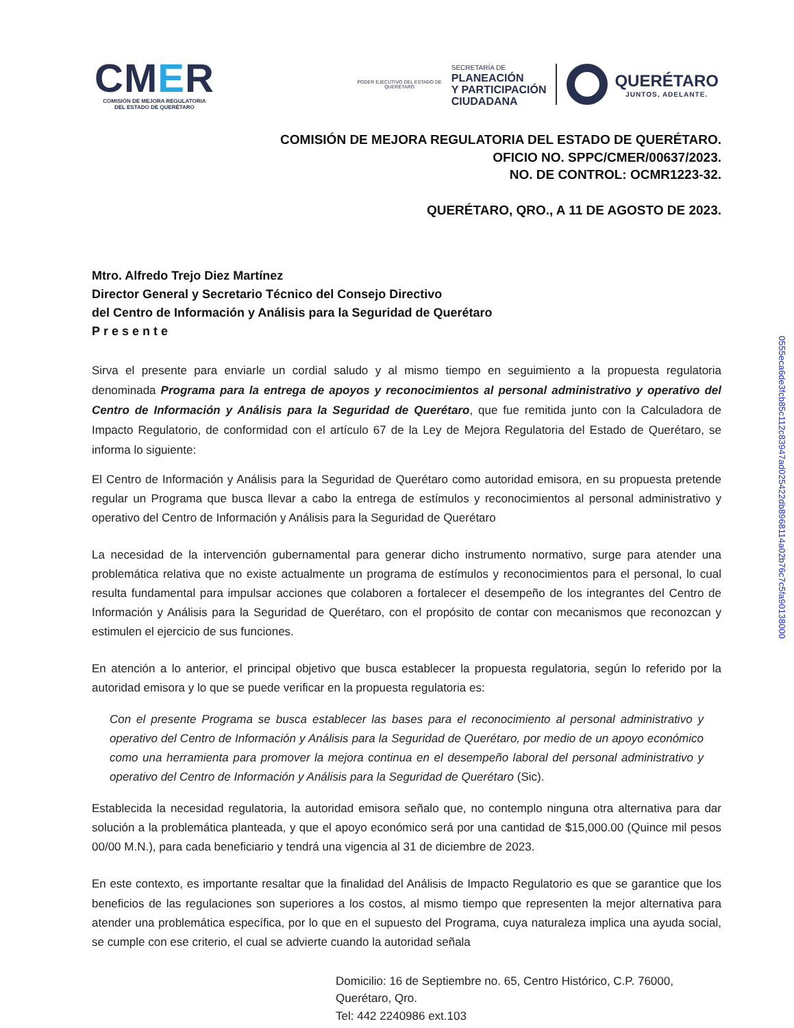CMER
COMISIÓN DE MEJORA REGULATORIA
DEL ESTADO DE QUERÉTARO
PODER EJECUTIVO DEL ESTADO DE
QUERÉTARO
SECRETARÍA DE
PLANEACIÓN
Y PARTICIPACIÓN
CIUDADANA
QUERÉTARO
JUNTOS, ADELANTE.
COMISIÓN DE MEJORA REGULATORIA DEL ESTADO DE QUERÉTARO.
OFICIO NO. SPPC/CMER/00637/2023.
NO. DE CONTROL: OCMR1223-32.
QUERÉTARO, QRO., A 11 DE AGOSTO DE 2023.
Mtro. Alfredo Trejo Diez Martínez
Director General y Secretario Técnico del Consejo Directivo
del Centro de Información y Análisis para la Seguridad de Querétaro
Presente
Sirva el presente para enviarle un cordial saludo y al mismo tiempo en seguimiento a la propuesta regulatoria denominada Programa para la entrega de apoyos y reconocimientos al personal administrativo y operativo del Centro de Información y Análisis para la Seguridad de Querétaro, que fue remitida junto con la Calculadora de Impacto Regulatorio, de conformidad con el artículo 67 de la Ley de Mejora Regulatoria del Estado de Querétaro, se informa lo siguiente:
El Centro de Información y Análisis para la Seguridad de Querétaro como autoridad emisora, en su propuesta pretende regular un Programa que busca llevar a cabo la entrega de estímulos y reconocimientos al personal administrativo y operativo del Centro de Información y Análisis para la Seguridad de Querétaro
La necesidad de la intervención gubernamental para generar dicho instrumento normativo, surge para atender una problemática relativa que no existe actualmente un programa de estímulos y reconocimientos para el personal, lo cual resulta fundamental para impulsar acciones que colaboren a fortalecer el desempeño de los integrantes del Centro de Información y Análisis para la Seguridad de Querétaro, con el propósito de contar con mecanismos que reconozcan y estimulen el ejercicio de sus funciones.
En atención a lo anterior, el principal objetivo que busca establecer la propuesta regulatoria, según lo referido por la autoridad emisora y lo que se puede verificar en la propuesta regulatoria es:
Con el presente Programa se busca establecer las bases para el reconocimiento al personal administrativo y operativo del Centro de Información y Análisis para la Seguridad de Querétaro, por medio de un apoyo económico como una herramienta para promover la mejora continua en el desempeño laboral del personal administrativo y operativo del Centro de Información y Análisis para la Seguridad de Querétaro (Sic).
Establecida la necesidad regulatoria, la autoridad emisora señalo que, no contemplo ninguna otra alternativa para dar solución a la problemática planteada, y que el apoyo económico será por una cantidad de $15,000.00 (Quince mil pesos 00/00 M.N.), para cada beneficiario y tendrá una vigencia al 31 de diciembre de 2023.
En este contexto, es importante resaltar que la finalidad del Análisis de Impacto Regulatorio es que se garantice que los beneficios de las regulaciones son superiores a los costos, al mismo tiempo que representen la mejor alternativa para atender una problemática específica, por lo que en el supuesto del Programa, cuya naturaleza implica una ayuda social, se cumple con ese criterio, el cual se advierte cuando la autoridad señala
Domicilio: 16 de Septiembre no. 65, Centro Histórico, C.P. 76000,
Querétaro, Qro.
Tel: 442 2240986 ext.103
0555eca6de3fcb85c112c83947ad025422db8968114a02b76c7c5fa90138000